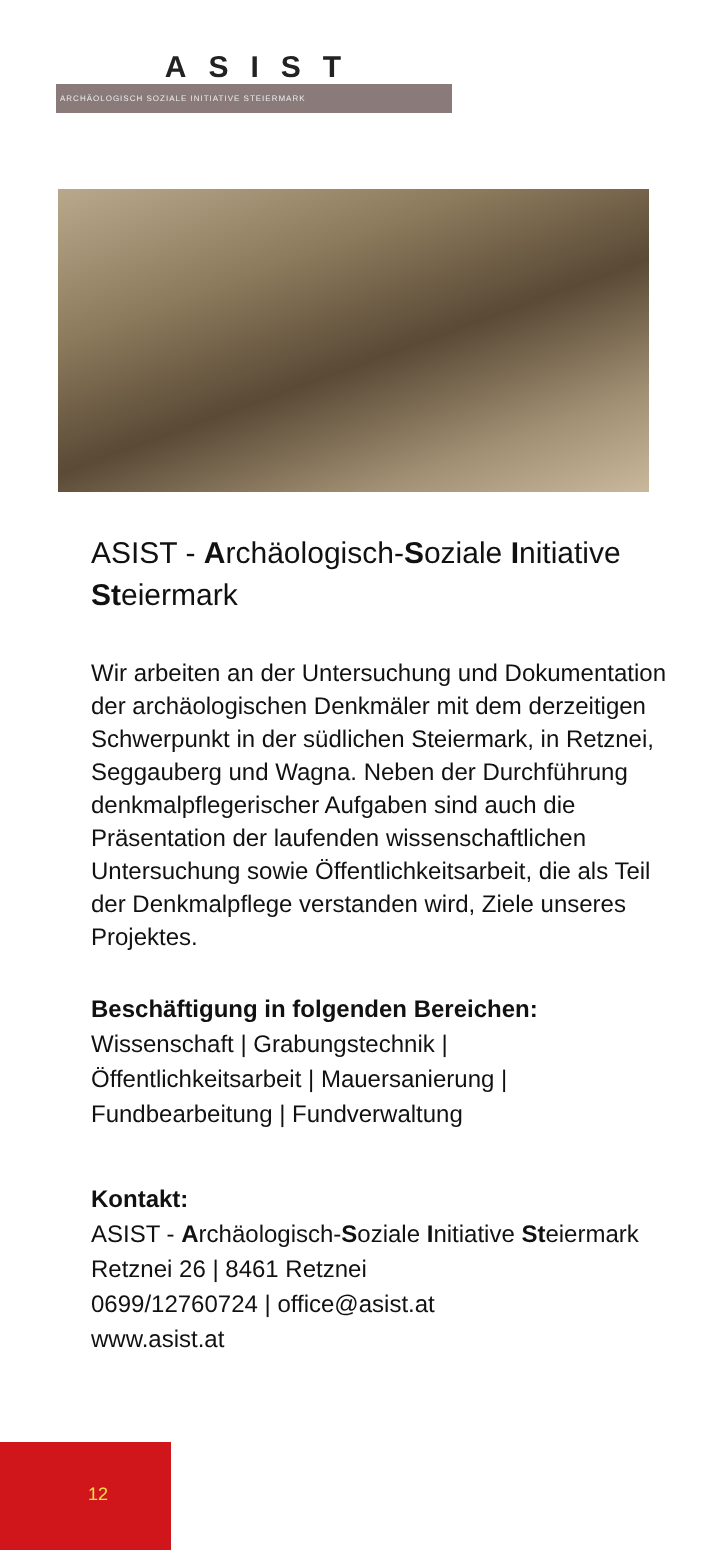ASIST
ARCHÄOLOGISCH SOZIALE INITIATIVE STEIERMARK
ASIST - Archäologisch-Soziale Initiative Steiermark
Wir arbeiten an der Untersuchung und Doku­mentation der archäologischen Denkmäler mit dem derzeitigen Schwerpunkt in der südlichen Steiermark, in Retznei, Seggau­berg und Wagna. Neben der Durchführung denkmalpflegerischer Aufgaben sind auch die Präsentation der laufenden wissenschaft­lichen Untersuchung sowie Öffentlichkeits­arbeit, die als Teil der Denkmalpflege verstan­den wird, Ziele unseres Projektes.
Beschäftigung in folgenden Bereichen:
Wissenschaft | Grabungstechnik |
Öffentlichkeitsarbeit | Mauersanierung |
Fundbearbeitung | Fundverwaltung
Kontakt:
ASIST - Archäologisch-Soziale Initiative Steiermark
Retznei 26 | 8461 Retznei
0699/12760724 | office@asist.at
www.asist.at
12